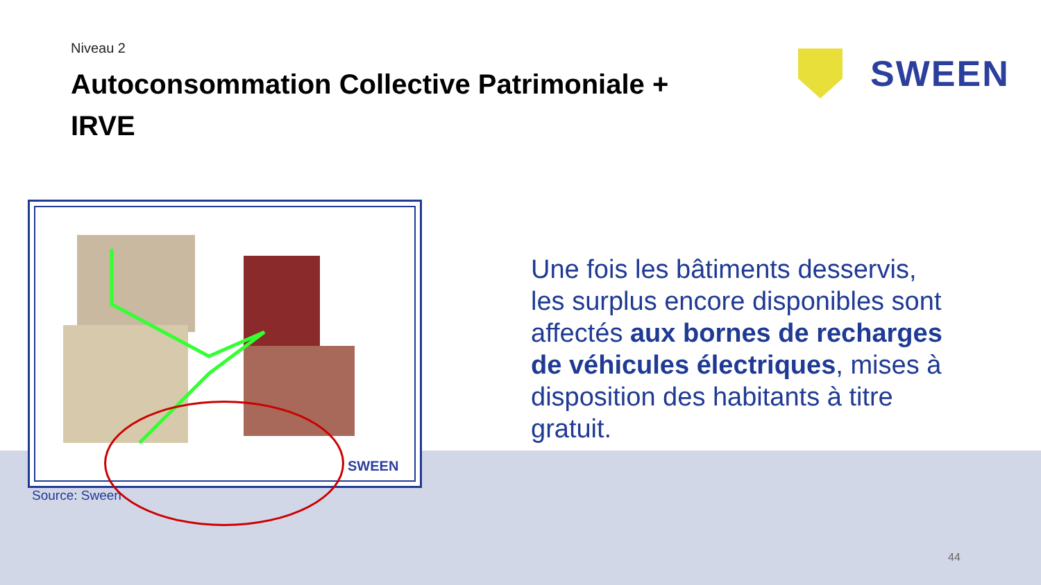Niveau 2
Autoconsommation Collective Patrimoniale + IRVE
SWEEN
SWEEN
Source: Sween
Une fois les bâtiments desservis, les surplus encore disponibles sont affectés aux bornes de recharges de véhicules électriques, mises à disposition des habitants à titre gratuit.
44